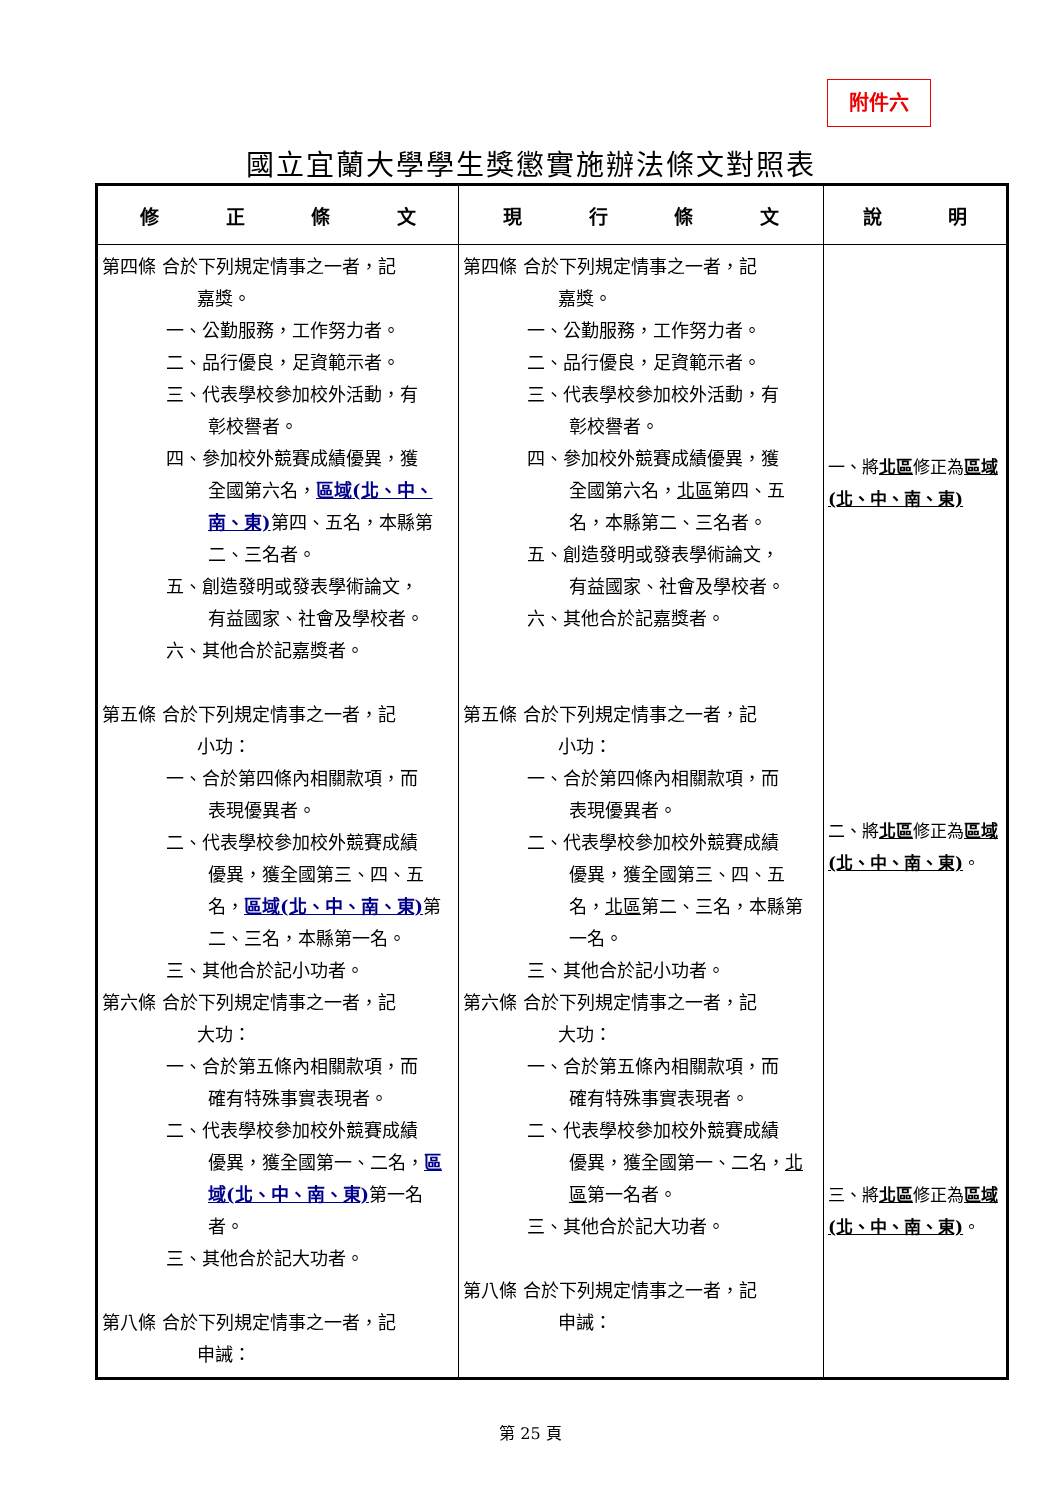附件六
國立宜蘭大學學生獎懲實施辦法條文對照表
| 修 正 條 文 | 現 行 條 文 | 說 明 |
| --- | --- | --- |
| 第四條 合於下列規定情事之一者，記 嘉獎。 一、公勤服務，工作努力者。 二、品行優良，足資範示者。 三、代表學校參加校外活動，有 彰校譽者。 四、參加校外競賽成績優異，獲 全國第六名， 區域(北、中、南、東) 第四、五名，本縣第二、三名者。 五、創造發明或發表學術論文， 有益國家、社會及學校者。 六、其他合於記嘉獎者。 第五條 合於下列規定情事之一者，記 小功： 一、合於第四條內相關款項，而 表現優異者。 二、代表學校參加校外競賽成績 優異，獲全國第三、四、五名， 區域(北、中、南、東) 第二、三名，本縣第一名。 三、其他合於記小功者。 第六條 合於下列規定情事之一者，記 大功： 一、合於第五條內相關款項，而 確有特殊事實表現者。 二、代表學校參加校外競賽成績 優異，獲全國第一、二名， 區域(北、中、南、東) 第一名者。 三、其他合於記大功者。 第八條 合於下列規定情事之一者，記 申誡： | 第四條 合於下列規定情事之一者，記 嘉獎。 一、公勤服務，工作努力者。 二、品行優良，足資範示者。 三、代表學校參加校外活動，有 彰校譽者。 四、參加校外競賽成績優異，獲 全國第六名， 北區 第四、五名，本縣第二、三名者。 五、創造發明或發表學術論文， 有益國家、社會及學校者。 六、其他合於記嘉獎者。 第五條 合於下列規定情事之一者，記 小功： 一、合於第四條內相關款項，而 表現優異者。 二、代表學校參加校外競賽成績 優異，獲全國第三、四、五名， 北區 第二、三名，本縣第一名。 三、其他合於記小功者。 第六條 合於下列規定情事之一者，記 大功： 一、合於第五條內相關款項，而 確有特殊事實表現者。 二、代表學校參加校外競賽成績 優異，獲全國第一、二名， 北區 第一名者。 三、其他合於記大功者。 第八條 合於下列規定情事之一者，記 申誡： | 一、將 北區 修正為 區域(北、中、南、東) 二、將 北區 修正為 區域(北、中、南、東) 。 三、將 北區 修正為 區域(北、中、南、東) 。 |
第 25 頁